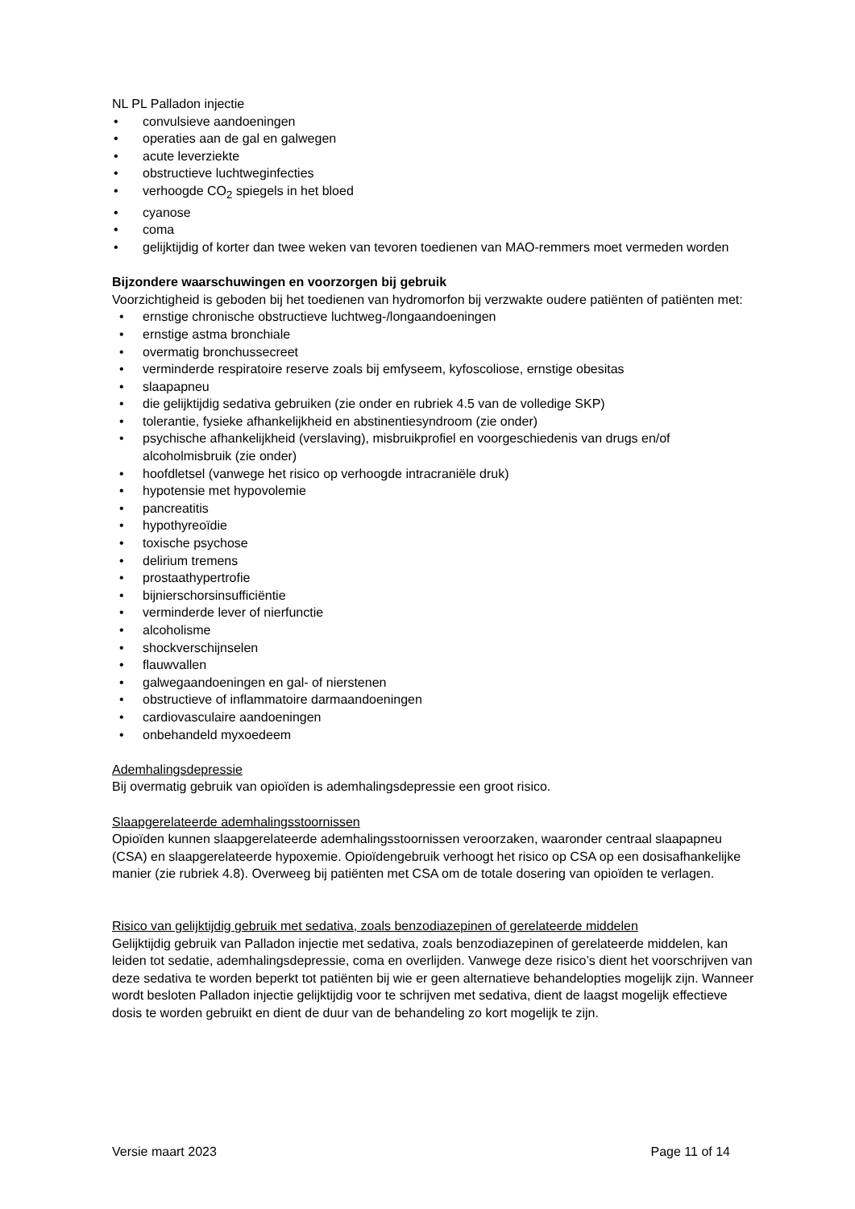NL PL Palladon injectie
• convulsieve aandoeningen
• operaties aan de gal en galwegen
• acute leverziekte
• obstructieve luchtweginfecties
• verhoogde CO<sub>2</sub> spiegels in het bloed
• cyanose
• coma
• gelijktijdig of korter dan twee weken van tevoren toedienen van MAO-remmers moet vermeden worden
Bijzondere waarschuwingen en voorzorgen bij gebruik
Voorzichtigheid is geboden bij het toedienen van hydromorfon bij verzwakte oudere patiënten of patiënten met:
• ernstige chronische obstructieve luchtweg-/longaandoeningen
• ernstige astma bronchiale
• overmatig bronchussecreet
• verminderde respiratoire reserve zoals bij emfyseem, kyfoscoliose, ernstige obesitas
• slaapapneu
• die gelijktijdig sedativa gebruiken (zie onder en rubriek 4.5 van de volledige SKP)
• tolerantie, fysieke afhankelijkheid en abstinentiesyndroom (zie onder)
• psychische afhankelijkheid (verslaving), misbruikprofiel en voorgeschiedenis van drugs en/of alcoholmisbruik (zie onder)
• hoofdletsel (vanwege het risico op verhoogde intracraniële druk)
• hypotensie met hypovolemie
• pancreatitis
• hypothyreoïdie
• toxische psychose
• delirium tremens
• prostaathypertrofie
• bijnierschorsinsufficiëntie
• verminderde lever of nierfunctie
• alcoholisme
• shockverschijnselen
• flauwvallen
• galwegaandoeningen en gal- of nierstenen
• obstructieve of inflammatoire darmaandoeningen
• cardiovasculaire aandoeningen
• onbehandeld myxoedeem
Ademhalingsdepressie
Bij overmatig gebruik van opioïden is ademhalingsdepressie een groot risico.
Slaapgerelateerde ademhalingsstoornissen
Opioïden kunnen slaapgerelateerde ademhalingsstoornissen veroorzaken, waaronder centraal slaapapneu (CSA) en slaapgerelateerde hypoxemie. Opioïdengebruik verhoogt het risico op CSA op een dosisafhankelijke manier (zie rubriek 4.8). Overweeg bij patiënten met CSA om de totale dosering van opioïden te verlagen.
Risico van gelijktijdig gebruik met sedativa, zoals benzodiazepinen of gerelateerde middelen
Gelijktijdig gebruik van Palladon injectie met sedativa, zoals benzodiazepinen of gerelateerde middelen, kan leiden tot sedatie, ademhalingsdepressie, coma en overlijden. Vanwege deze risico’s dient het voorschrijven van deze sedativa te worden beperkt tot patiënten bij wie er geen alternatieve behandelopties mogelijk zijn. Wanneer wordt besloten Palladon injectie gelijktijdig voor te schrijven met sedativa, dient de laagst mogelijk effectieve dosis te worden gebruikt en dient de duur van de behandeling zo kort mogelijk te zijn.
Versie maart 2023 Page 11 of 14